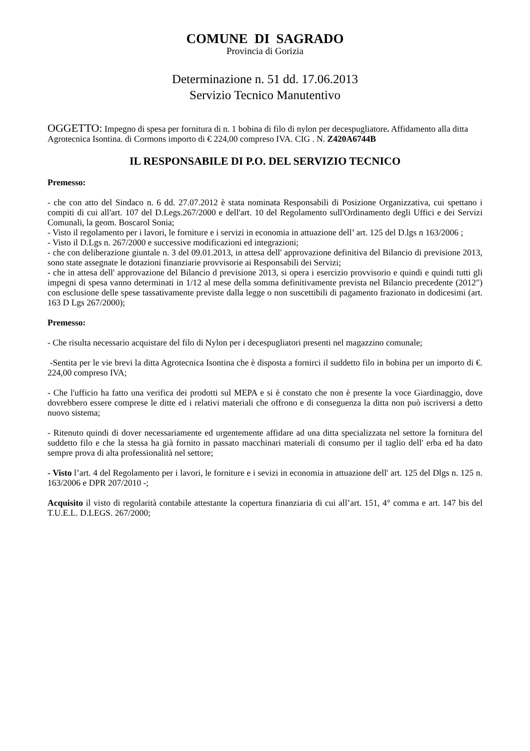COMUNE DI SAGRADO
Provincia di Gorizia
Determinazione n. 51 dd. 17.06.2013
Servizio Tecnico Manutentivo
OGGETTO: Impegno di spesa per fornitura di n. 1 bobina di filo di nylon per decespugliatore. Affidamento alla ditta Agrotecnica Isontina. di Cormons importo di € 224,00 compreso IVA. CIG . N. Z420A6744B
IL RESPONSABILE DI P.O. DEL SERVIZIO TECNICO
Premesso:
- che con atto del Sindaco n. 6 dd. 27.07.2012 è stata nominata Responsabili di Posizione Organizzativa, cui spettano i compiti di cui all'art. 107 del D.Legs.267/2000 e dell'art. 10 del Regolamento sull'Ordinamento degli Uffici e dei Servizi Comunali, la geom. Boscarol Sonia;
- Visto il regolamento per i lavori, le forniture e i servizi in economia in attuazione dell’ art. 125 del D.lgs n 163/2006 ;
- Visto il D.Lgs n. 267/2000 e successive modificazioni ed integrazioni;
- che con deliberazione giuntale n. 3 del 09.01.2013, in attesa dell' approvazione definitiva del Bilancio di previsione 2013, sono state assegnate le dotazioni finanziarie provvisorie ai Responsabili dei Servizi;
- che in attesa dell' approvazione del Bilancio d previsione 2013, si opera i esercizio provvisorio e quindi e quindi tutti gli impegni di spesa vanno determinati in 1/12 al mese della somma definitivamente prevista nel Bilancio precedente (2012") con esclusione delle spese tassativamente previste dalla legge o non suscettibili di pagamento frazionato in dodicesimi (art. 163 D Lgs 267/2000);
Premesso:
- Che risulta necessario acquistare del filo di Nylon per i decespugliatori presenti nel magazzino comunale;
-Sentita per le vie brevi la ditta Agrotecnica Isontina che è disposta a fornirci il suddetto filo in bobina per un importo di €. 224,00 compreso IVA;
- Che l'ufficio ha fatto una verifica dei prodotti sul MEPA e si è constato che non è presente la voce Giardinaggio, dove dovrebbero essere comprese le ditte ed i relativi materiali che offrono e di conseguenza la ditta non può iscriversi a detto nuovo sistema;
- Ritenuto quindi di dover necessariamente ed urgentemente affidare ad una ditta specializzata nel settore la fornitura del suddetto filo e che la stessa ha già fornito in passato macchinari materiali di consumo per il taglio dell' erba ed ha dato sempre prova di alta professionalità nel settore;
- Visto l’art. 4 del Regolamento per i lavori, le forniture e i sevizi in economia in attuazione dell' art. 125 del Dlgs n. 125 n. 163/2006 e DPR 207/2010 -;
Acquisito il visto di regolarità contabile attestante la copertura finanziaria di cui all’art. 151, 4° comma e art. 147 bis del T.U.E.L. D.LEGS. 267/2000;